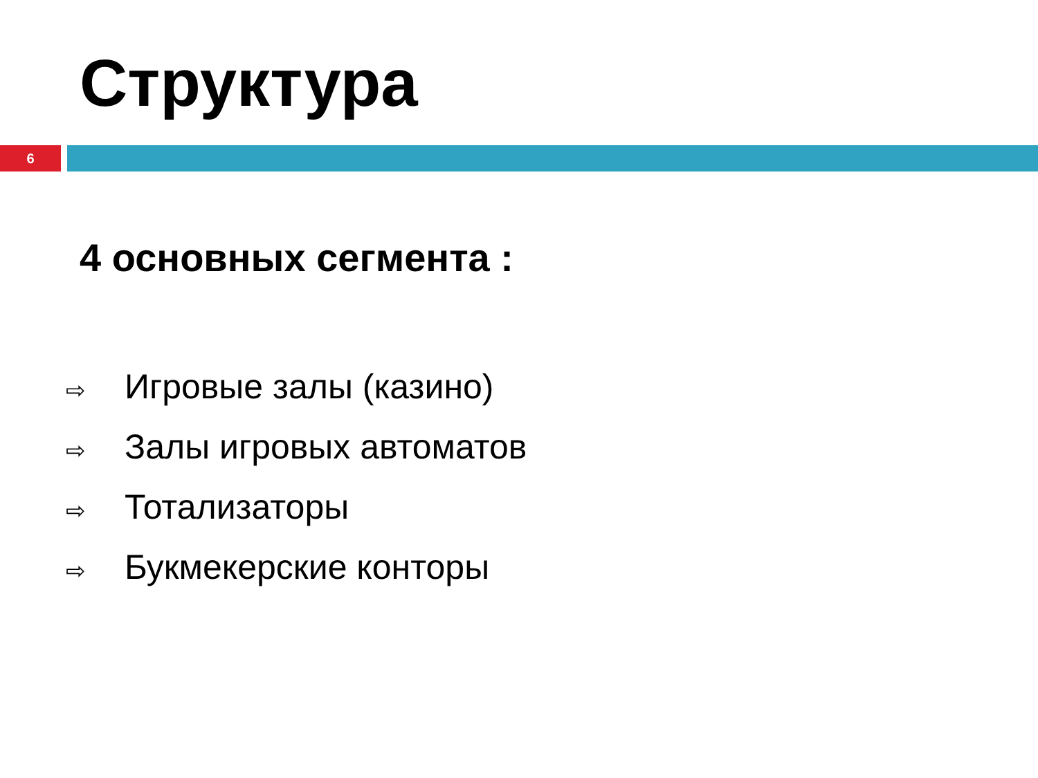Структура
6
4 основных сегмента :
⇨ Игровые залы (казино)
⇨ Залы игровых автоматов
⇨ Тотализаторы
⇨ Букмекерские конторы